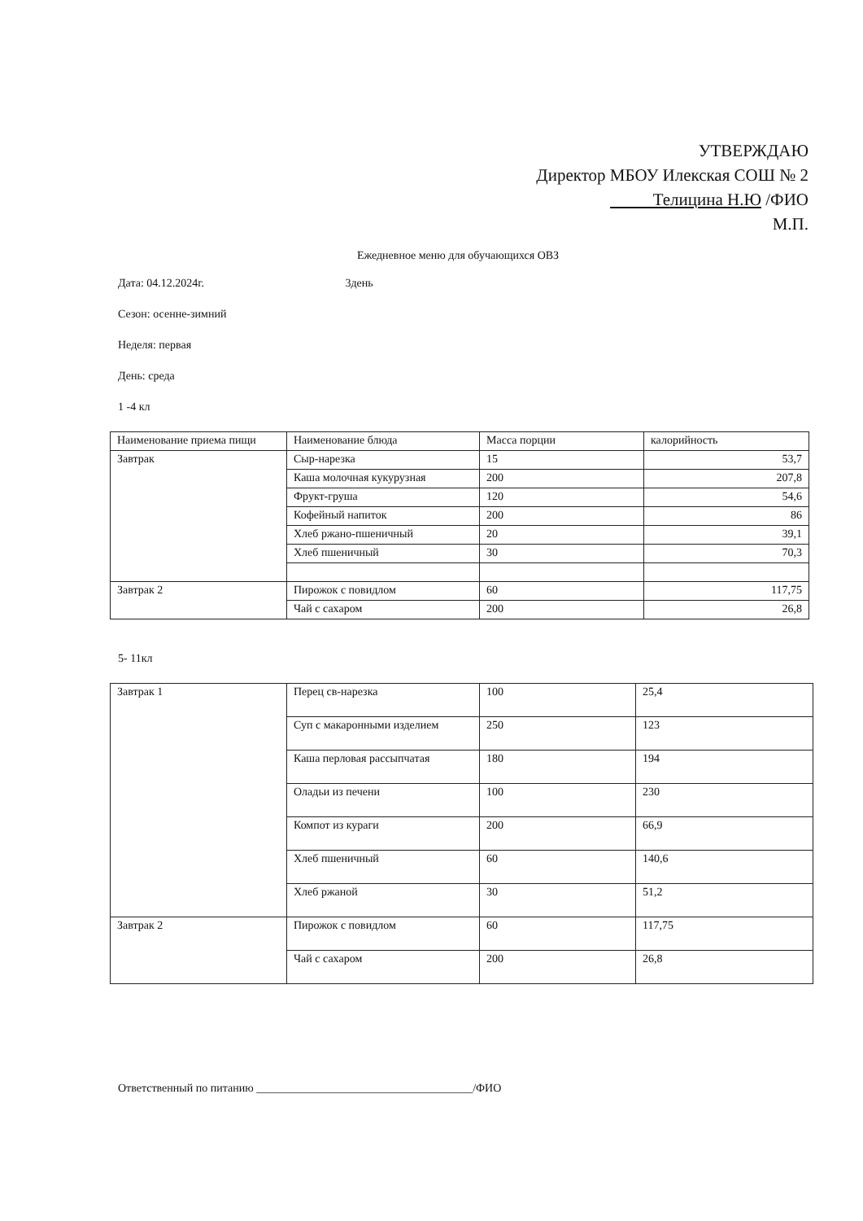УТВЕРЖДАЮ
Директор МБОУ Илекская СОШ № 2
Телицина Н.Ю /ФИО
М.П.
Ежедневное меню для обучающихся ОВЗ
Дата: 04.12.2024г. 3день
Сезон: осенне-зимний
Неделя: первая
День: среда
1 -4 кл
| Наименование приема пищи | Наименование блюда | Масса порции | калорийность |
| Завтрак | Сыр-нарезка | 15 | 53,7 |
| | Каша молочная кукурузная | 200 | 207,8 |
| | Фрукт-груша | 120 | 54,6 |
| | Кофейный напиток | 200 | 86 |
| | Хлеб ржано-пшеничный | 20 | 39,1 |
| | Хлеб пшеничный | 30 | 70,3 |
| Завтрак 2 | Пирожок с повидлом | 60 | 117,75 |
| | Чай с сахаром | 200 | 26,8 |
5- 11кл
| Завтрак 1 | Перец св-нарезка | 100 | 25,4 |
| | Суп с макаронными изделием | 250 | 123 |
| | Каша перловая рассыпчатая | 180 | 194 |
| | Оладьи из печени | 100 | 230 |
| | Компот из кураги | 200 | 66,9 |
| | Хлеб пшеничный | 60 | 140,6 |
| | Хлеб ржаной | 30 | 51,2 |
| Завтрак 2 | Пирожок с повидлом | 60 | 117,75 |
| | Чай с сахаром | 200 | 26,8 |
Ответственный по питанию ______________________________________/ФИО